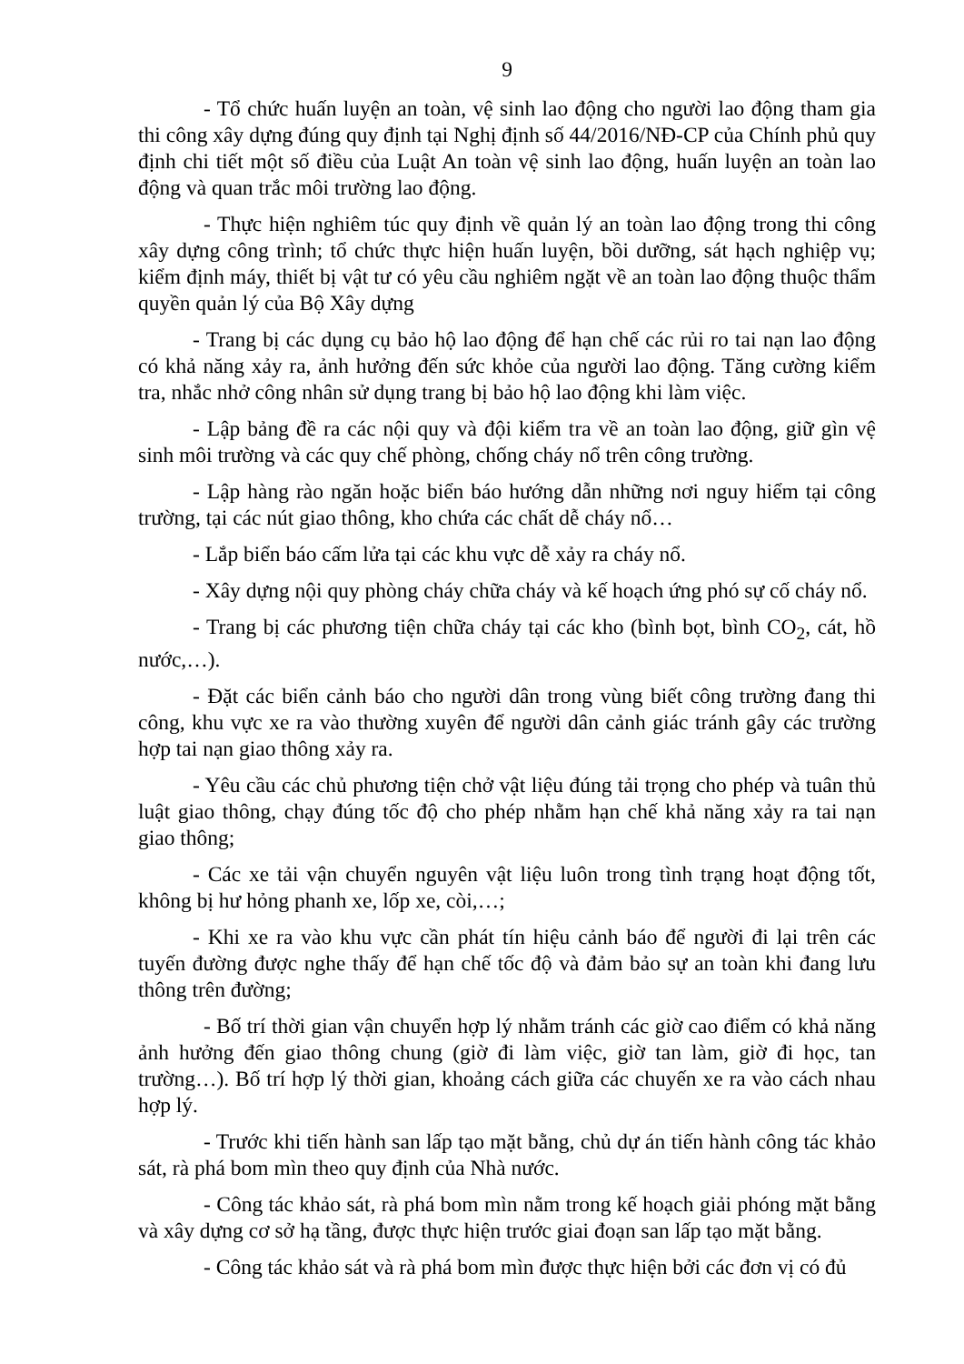9
- Tổ chức huấn luyện an toàn, vệ sinh lao động cho người lao động tham gia thi công xây dựng đúng quy định tại Nghị định số 44/2016/NĐ-CP của Chính phủ quy định chi tiết một số điều của Luật An toàn vệ sinh lao động, huấn luyện an toàn lao động và quan trắc môi trường lao động.
- Thực hiện nghiêm túc quy định về quản lý an toàn lao động trong thi công xây dựng công trình; tổ chức thực hiện huấn luyện, bồi dưỡng, sát hạch nghiệp vụ; kiểm định máy, thiết bị vật tư có yêu cầu nghiêm ngặt về an toàn lao động thuộc thẩm quyền quản lý của Bộ Xây dựng
- Trang bị các dụng cụ bảo hộ lao động để hạn chế các rủi ro tai nạn lao động có khả năng xảy ra, ảnh hưởng đến sức khỏe của người lao động. Tăng cường kiểm tra, nhắc nhở công nhân sử dụng trang bị bảo hộ lao động khi làm việc.
- Lập bảng đề ra các nội quy và đội kiểm tra về an toàn lao động, giữ gìn vệ sinh môi trường và các quy chế phòng, chống cháy nổ trên công trường.
- Lập hàng rào ngăn hoặc biển báo hướng dẫn những nơi nguy hiểm tại công trường, tại các nút giao thông, kho chứa các chất dễ cháy nổ…
- Lắp biển báo cấm lửa tại các khu vực dễ xảy ra cháy nổ.
- Xây dựng nội quy phòng cháy chữa cháy và kế hoạch ứng phó sự cố cháy nổ.
- Trang bị các phương tiện chữa cháy tại các kho (bình bọt, bình CO<sub>2</sub>, cát, hồ nước,…).
- Đặt các biển cảnh báo cho người dân trong vùng biết công trường đang thi công, khu vực xe ra vào thường xuyên để người dân cảnh giác tránh gây các trường hợp tai nạn giao thông xảy ra.
- Yêu cầu các chủ phương tiện chở vật liệu đúng tải trọng cho phép và tuân thủ luật giao thông, chạy đúng tốc độ cho phép nhằm hạn chế khả năng xảy ra tai nạn giao thông;
- Các xe tải vận chuyển nguyên vật liệu luôn trong tình trạng hoạt động tốt, không bị hư hỏng phanh xe, lốp xe, còi,…;
- Khi xe ra vào khu vực cần phát tín hiệu cảnh báo để người đi lại trên các tuyến đường được nghe thấy để hạn chế tốc độ và đảm bảo sự an toàn khi đang lưu thông trên đường;
- Bố trí thời gian vận chuyển hợp lý nhằm tránh các giờ cao điểm có khả năng ảnh hưởng đến giao thông chung (giờ đi làm việc, giờ tan làm, giờ đi học, tan trường…). Bố trí hợp lý thời gian, khoảng cách giữa các chuyến xe ra vào cách nhau hợp lý.
- Trước khi tiến hành san lấp tạo mặt bằng, chủ dự án tiến hành công tác khảo sát, rà phá bom mìn theo quy định của Nhà nước.
- Công tác khảo sát, rà phá bom mìn nằm trong kế hoạch giải phóng mặt bằng và xây dựng cơ sở hạ tầng, được thực hiện trước giai đoạn san lấp tạo mặt bằng.
- Công tác khảo sát và rà phá bom mìn được thực hiện bởi các đơn vị có đủ